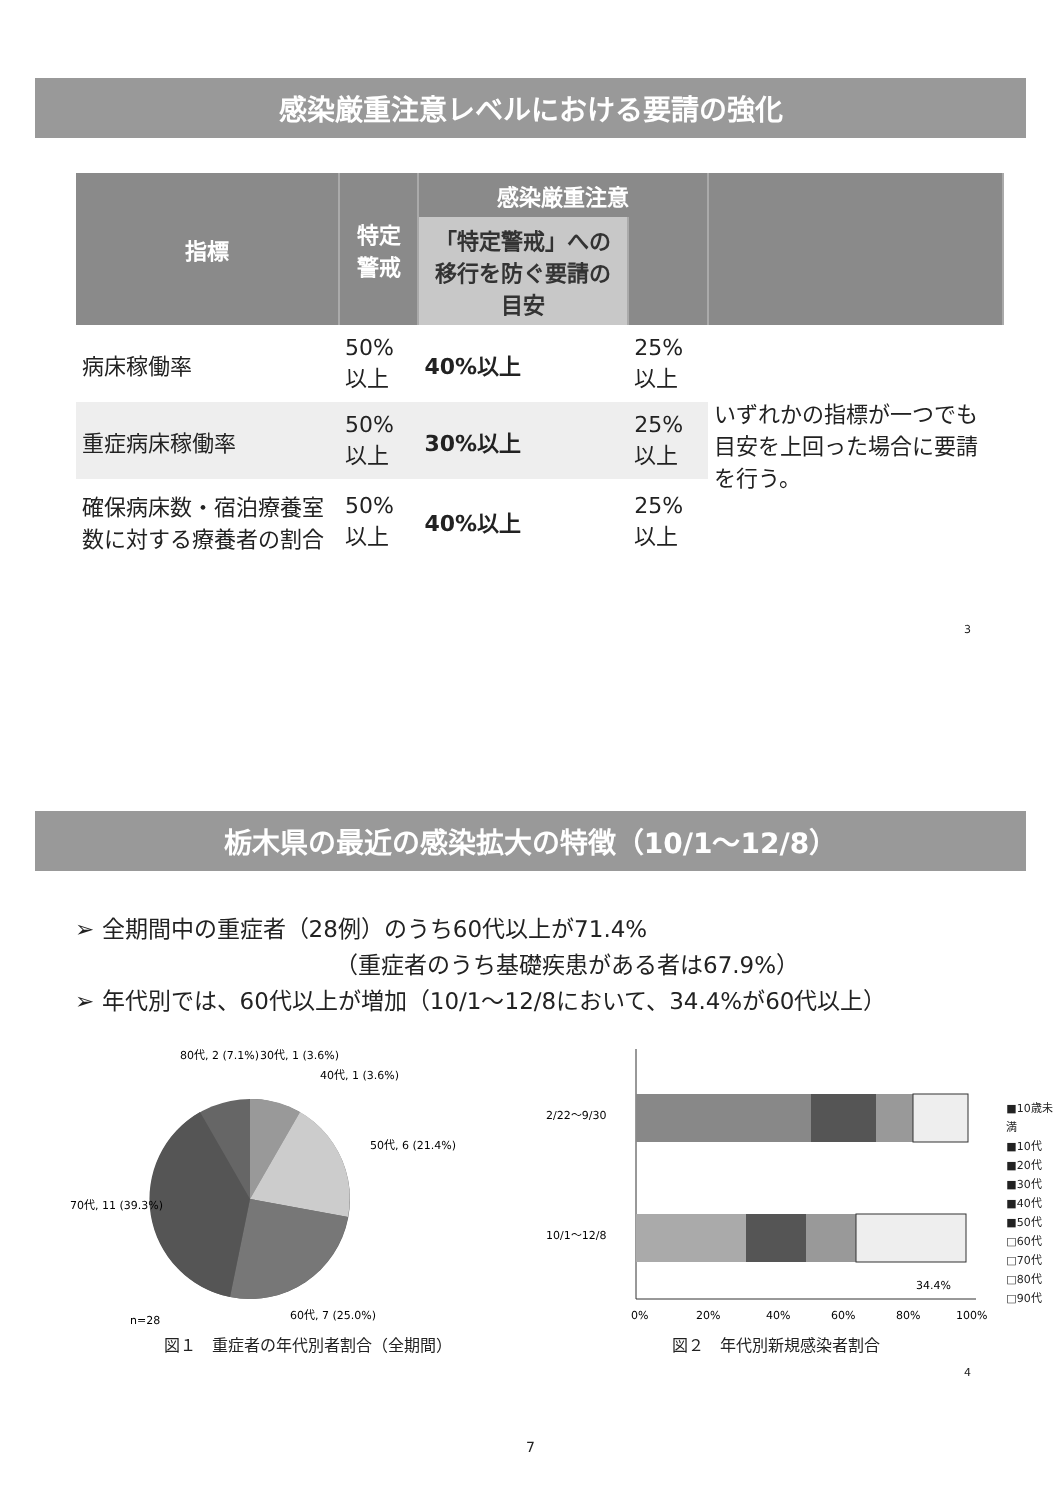感染厳重注意レベルにおける要請の強化
| 指標 | 特定警戒 | 感染厳重注意 | | |
| --- | --- | --- | --- | --- |
| | | 「特定警戒」への移行を防ぐ要請の目安 | | |
| 病床稼働率 | 50%以上 | 40%以上 | 25%以上 | いずれかの指標が一つでも目安を上回った場合に要請を行う。 |
| 重症病床稼働率 | 50%以上 | 30%以上 | 25%以上 | |
| 確保病床数・宿泊療養室数に対する療養者の割合 | 50%以上 | 40%以上 | 25%以上 | |
3
栃木県の最近の感染拡大の特徴（10/1～12/8）
➢ 全期間中の重症者（28例）のうち60代以上が71.4%
（重症者のうち基礎疾患がある者は67.9%）
➢ 年代別では、60代以上が増加（10/1～12/8において、34.4%が60代以上）
80代, 2 (7.1%)
30代, 1 (3.6%)
40代, 1 (3.6%)
50代, 6 (21.4%)
70代, 11 (39.3%)
60代, 7 (25.0%)
n=28
図１　重症者の年代別者割合（全期間）
2/22～9/30
10/1～12/8
34.4%
0%
20%
40%
60%
80%
100%
図２　年代別新規感染者割合
■10歳未満
■10代
■20代
■30代
■40代
■50代
□60代
□70代
□80代
□90代
4
7